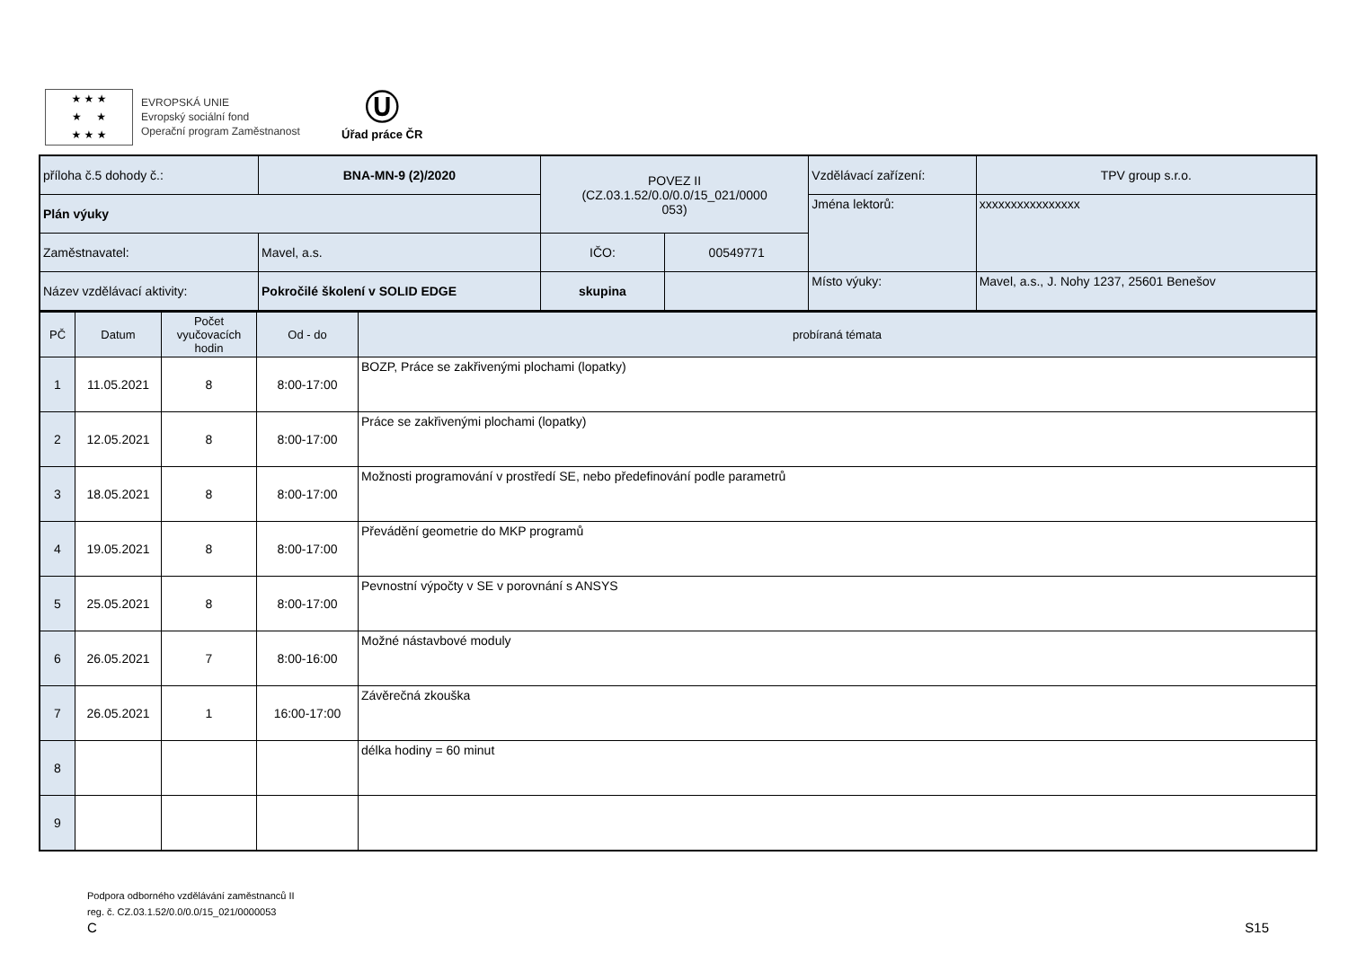★ ★ ★
★ ★
★ ★ ★
EVROPSKÁ UNIE
Evropský sociální fond
Operační program Zaměstnanost
Ⓤ
Úřad práce ČR
| příloha č.5 dohody č.: | BNA-MN-9 (2)/2020 | POVEZ II (CZ.03.1.52/0.0/0.0/15_021/0000 053) | | Vzdělávací zařízení: | TPV group s.r.o. |
| Plán výuky | | | | Jména lektorů: | xxxxxxxxxxxxxxxx |
| Zaměstnavatel: | Mavel, a.s. | IČO: | 00549771 | | |
| Název vzdělávací aktivity: | Pokročilé školení v SOLID EDGE | skupina | | Místo výuky: | Mavel, a.s., J. Nohy 1237, 25601 Benešov |
| PČ | Datum | Počet vyučovacích hodin | Od - do | probíraná témata |
| 1 | 11.05.2021 | 8 | 8:00-17:00 | BOZP, Práce se zakřivenými plochami (lopatky) |
| 2 | 12.05.2021 | 8 | 8:00-17:00 | Práce se zakřivenými plochami (lopatky) |
| 3 | 18.05.2021 | 8 | 8:00-17:00 | Možnosti programování v prostředí SE, nebo předefinování podle parametrů |
| 4 | 19.05.2021 | 8 | 8:00-17:00 | Převádění geometrie do MKP programů |
| 5 | 25.05.2021 | 8 | 8:00-17:00 | Pevnostní výpočty v SE v porovnání s ANSYS |
| 6 | 26.05.2021 | 7 | 8:00-16:00 | Možné nástavbové moduly |
| 7 | 26.05.2021 | 1 | 16:00-17:00 | Závěrečná zkouška |
| 8 | | | | délka hodiny = 60 minut |
| 9 | | | | |
Podpora odborného vzdělávání zaměstnanců II
reg. č. CZ.03.1.52/0.0/0.0/15_021/0000053
C S15